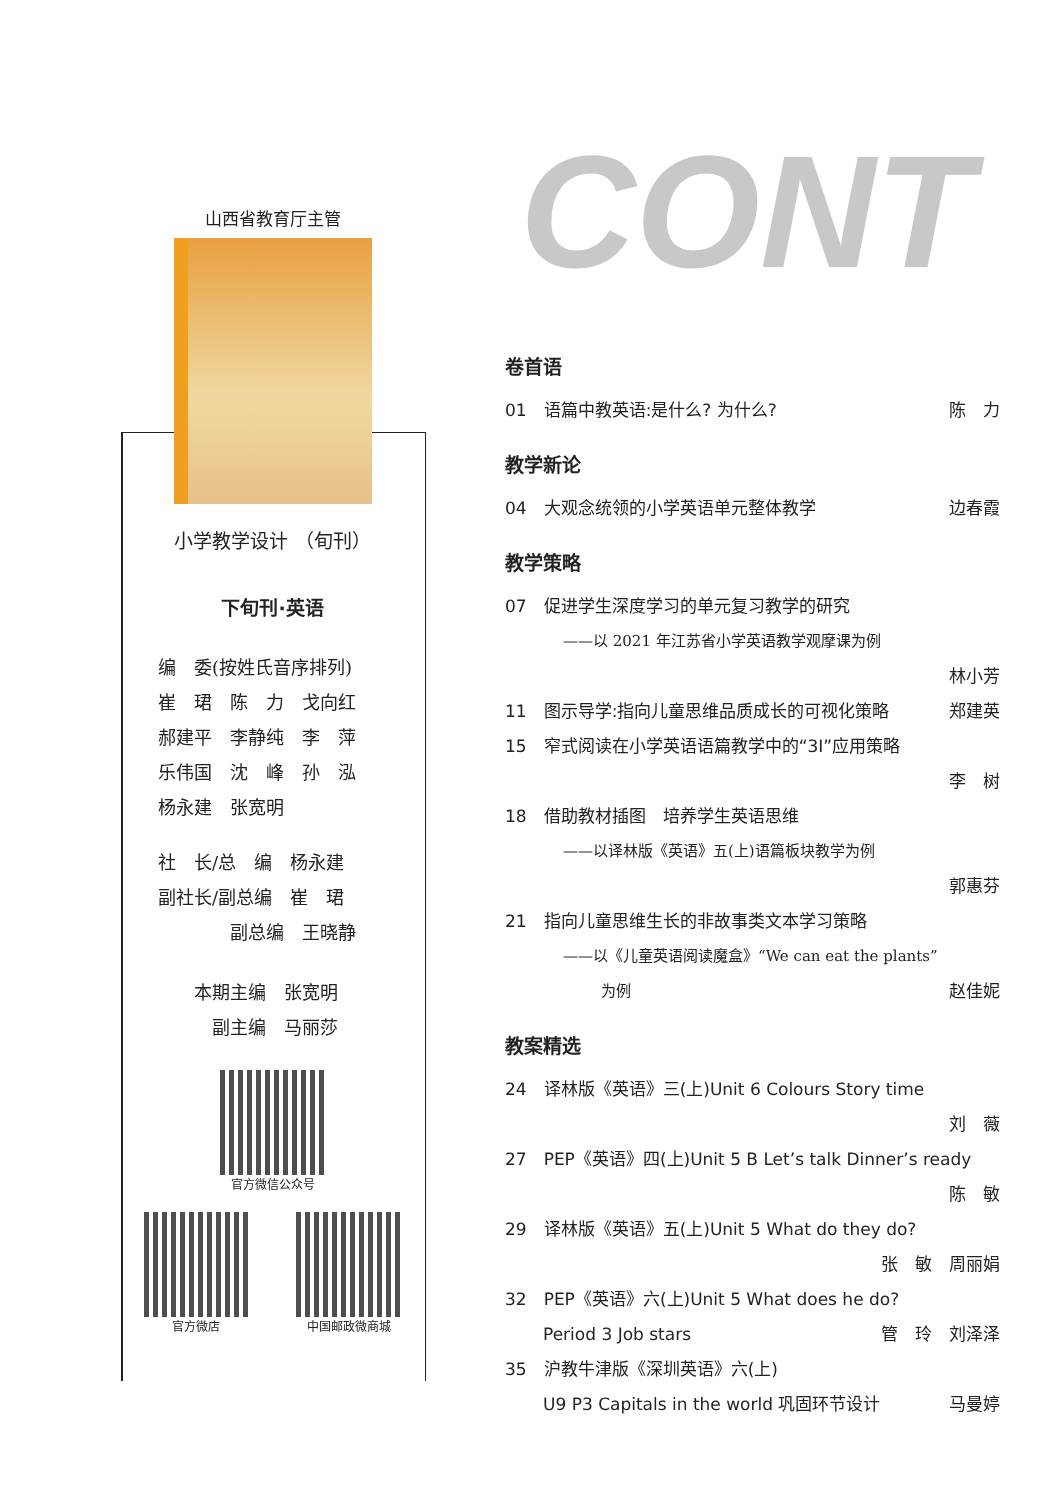CONT
山西省教育厅主管
小学教学设计 （旬刊）
下旬刊·英语
编　委(按姓氏音序排列)
崔　珺　陈　力　戈向红
郝建平　李静纯　李　萍
乐伟国　沈　峰　孙　泓
杨永建　张宽明
社　长/总　编　杨永建
副社长/副总编　崔　珺
　　　　副总编　王晓静
　　本期主编　张宽明
　　　副主编　马丽莎
官方微信公众号
官方微店 中国邮政微商城
卷首语
01　语篇中教英语:是什么? 为什么? 陈　力
教学新论
04　大观念统领的小学英语单元整体教学 边春霞
教学策略
07　促进学生深度学习的单元复习教学的研究
——以 2021 年江苏省小学英语教学观摩课为例
林小芳
11　图示导学:指向儿童思维品质成长的可视化策略 郑建英
15　窄式阅读在小学英语语篇教学中的“3I”应用策略
李　树
18　借助教材插图　培养学生英语思维
——以译林版《英语》五(上)语篇板块教学为例
郭惠芬
21　指向儿童思维生长的非故事类文本学习策略
——以《儿童英语阅读魔盒》“We can eat the plants”
为例 赵佳妮
教案精选
24　译林版《英语》三(上)Unit 6 Colours Story time
刘　薇
27　PEP《英语》四(上)Unit 5 B Let’s talk Dinner’s ready
陈　敏
29　译林版《英语》五(上)Unit 5 What do they do?
张　敏　周丽娟
32　PEP《英语》六(上)Unit 5 What does he do?
Period 3 Job stars 管　玲　刘泽泽
35　沪教牛津版《深圳英语》六(上)
U9 P3 Capitals in the world 巩固环节设计 马曼婷